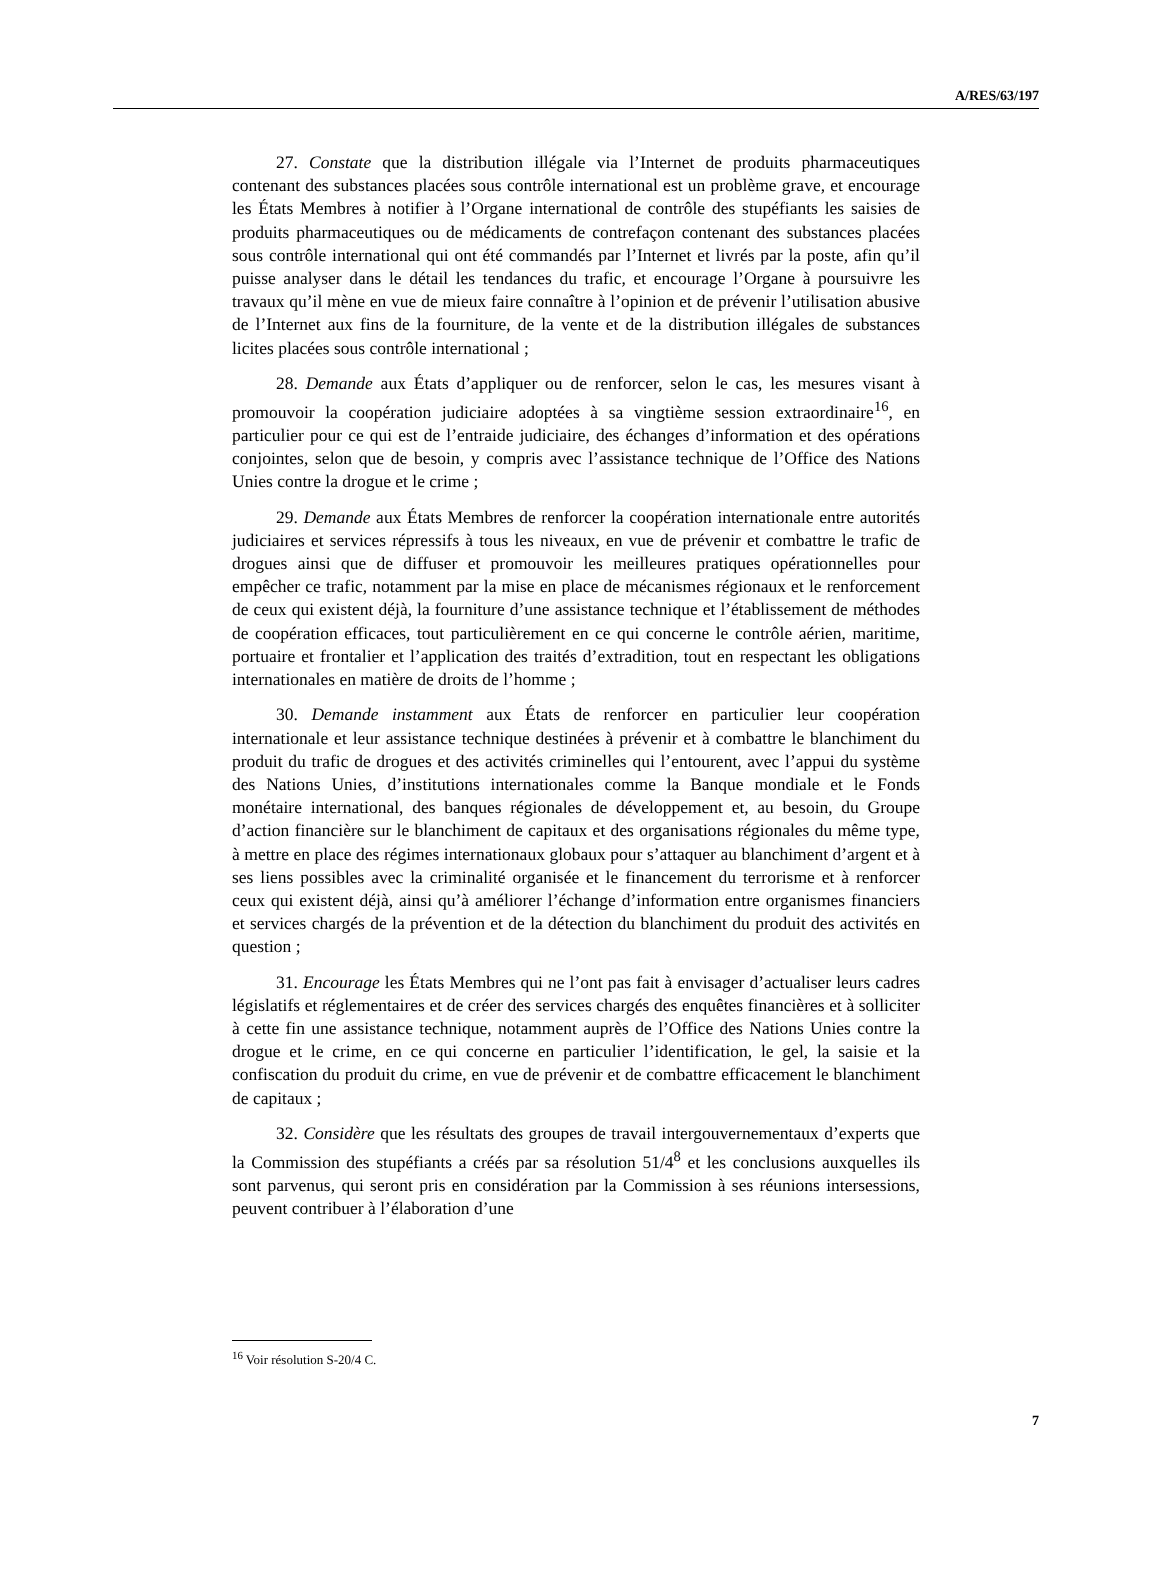A/RES/63/197
27. Constate que la distribution illégale via l’Internet de produits pharmaceutiques contenant des substances placées sous contrôle international est un problème grave, et encourage les États Membres à notifier à l’Organe international de contrôle des stupéfiants les saisies de produits pharmaceutiques ou de médicaments de contrefaçon contenant des substances placées sous contrôle international qui ont été commandés par l’Internet et livrés par la poste, afin qu’il puisse analyser dans le détail les tendances du trafic, et encourage l’Organe à poursuivre les travaux qu’il mène en vue de mieux faire connaître à l’opinion et de prévenir l’utilisation abusive de l’Internet aux fins de la fourniture, de la vente et de la distribution illégales de substances licites placées sous contrôle international ;
28. Demande aux États d’appliquer ou de renforcer, selon le cas, les mesures visant à promouvoir la coopération judiciaire adoptées à sa vingtième session extraordinaire<sup>16</sup>, en particulier pour ce qui est de l’entraide judiciaire, des échanges d’information et des opérations conjointes, selon que de besoin, y compris avec l’assistance technique de l’Office des Nations Unies contre la drogue et le crime ;
29. Demande aux États Membres de renforcer la coopération internationale entre autorités judiciaires et services répressifs à tous les niveaux, en vue de prévenir et combattre le trafic de drogues ainsi que de diffuser et promouvoir les meilleures pratiques opérationnelles pour empêcher ce trafic, notamment par la mise en place de mécanismes régionaux et le renforcement de ceux qui existent déjà, la fourniture d’une assistance technique et l’établissement de méthodes de coopération efficaces, tout particulièrement en ce qui concerne le contrôle aérien, maritime, portuaire et frontalier et l’application des traités d’extradition, tout en respectant les obligations internationales en matière de droits de l’homme ;
30. Demande instamment aux États de renforcer en particulier leur coopération internationale et leur assistance technique destinées à prévenir et à combattre le blanchiment du produit du trafic de drogues et des activités criminelles qui l’entourent, avec l’appui du système des Nations Unies, d’institutions internationales comme la Banque mondiale et le Fonds monétaire international, des banques régionales de développement et, au besoin, du Groupe d’action financière sur le blanchiment de capitaux et des organisations régionales du même type, à mettre en place des régimes internationaux globaux pour s’attaquer au blanchiment d’argent et à ses liens possibles avec la criminalité organisée et le financement du terrorisme et à renforcer ceux qui existent déjà, ainsi qu’à améliorer l’échange d’information entre organismes financiers et services chargés de la prévention et de la détection du blanchiment du produit des activités en question ;
31. Encourage les États Membres qui ne l’ont pas fait à envisager d’actualiser leurs cadres législatifs et réglementaires et de créer des services chargés des enquêtes financières et à solliciter à cette fin une assistance technique, notamment auprès de l’Office des Nations Unies contre la drogue et le crime, en ce qui concerne en particulier l’identification, le gel, la saisie et la confiscation du produit du crime, en vue de prévenir et de combattre efficacement le blanchiment de capitaux ;
32. Considère que les résultats des groupes de travail intergouvernementaux d’experts que la Commission des stupéfiants a créés par sa résolution 51/4<sup>8</sup> et les conclusions auxquelles ils sont parvenus, qui seront pris en considération par la Commission à ses réunions intersessions, peuvent contribuer à l’élaboration d’une
<sup>16</sup> Voir résolution S-20/4 C.
7